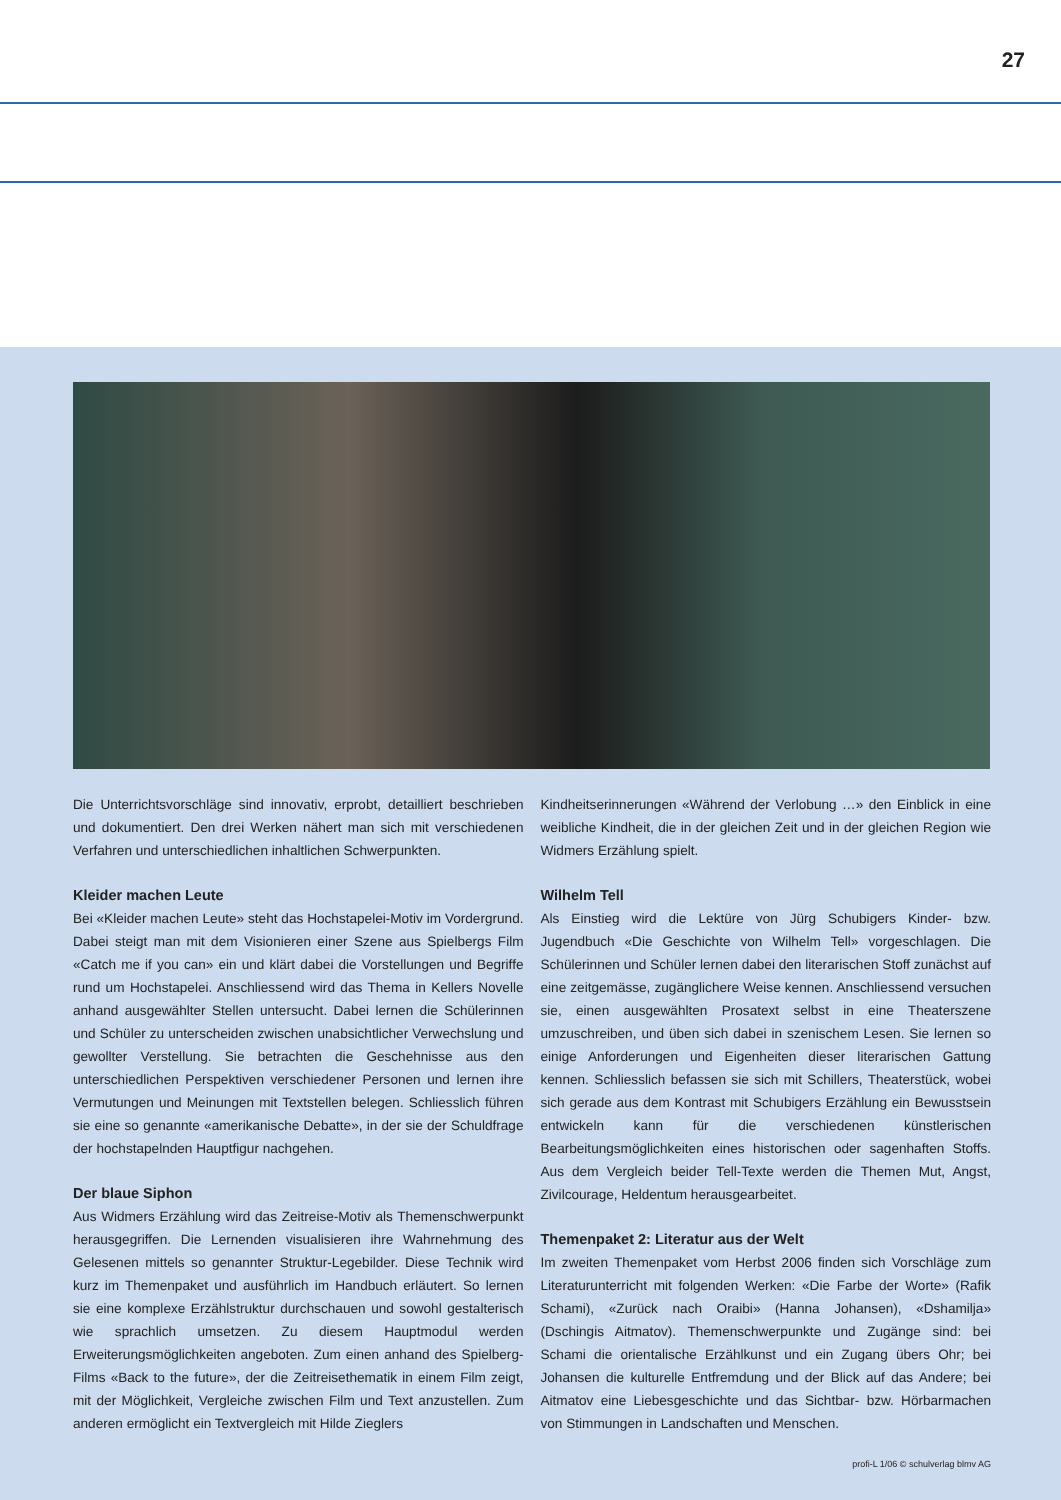27
Die Unterrichtsvorschläge sind innovativ, erprobt, detailliert beschrieben und dokumentiert. Den drei Werken nähert man sich mit verschiedenen Verfahren und unterschiedlichen inhaltlichen Schwerpunkten.
Kleider machen Leute
Bei «Kleider machen Leute» steht das Hochstapelei-Motiv im Vordergrund. Dabei steigt man mit dem Visionieren einer Szene aus Spielbergs Film «Catch me if you can» ein und klärt dabei die Vorstellungen und Begriffe rund um Hochstapelei. Anschliessend wird das Thema in Kellers Novelle anhand ausgewählter Stellen untersucht. Dabei lernen die Schülerinnen und Schüler zu unterscheiden zwischen unabsichtlicher Verwechslung und gewollter Verstellung. Sie betrachten die Geschehnisse aus den unterschiedlichen Perspektiven verschiedener Personen und lernen ihre Vermutungen und Meinungen mit Textstellen belegen. Schliesslich führen sie eine so genannte «amerikanische Debatte», in der sie der Schuldfrage der hochstapelnden Hauptfigur nachgehen.
Der blaue Siphon
Aus Widmers Erzählung wird das Zeitreise-Motiv als Themenschwerpunkt herausgegriffen. Die Lernenden visualisieren ihre Wahrnehmung des Gelesenen mittels so genannter Struktur-Legebilder. Diese Technik wird kurz im Themenpaket und ausführlich im Handbuch erläutert. So lernen sie eine komplexe Erzählstruktur durchschauen und sowohl gestalterisch wie sprachlich umsetzen. Zu diesem Hauptmodul werden Erweiterungsmöglichkeiten angeboten. Zum einen anhand des Spielberg-Films «Back to the future», der die Zeitreisethematik in einem Film zeigt, mit der Möglichkeit, Vergleiche zwischen Film und Text anzustellen. Zum anderen ermöglicht ein Textvergleich mit Hilde Zieglers
Kindheitserinnerungen «Während der Verlobung …» den Einblick in eine weibliche Kindheit, die in der gleichen Zeit und in der gleichen Region wie Widmers Erzählung spielt.
Wilhelm Tell
Als Einstieg wird die Lektüre von Jürg Schubigers Kinder- bzw. Jugendbuch «Die Geschichte von Wilhelm Tell» vorgeschlagen. Die Schülerinnen und Schüler lernen dabei den literarischen Stoff zunächst auf eine zeitgemässe, zugänglichere Weise kennen. Anschliessend versuchen sie, einen ausgewählten Prosatext selbst in eine Theaterszene umzuschreiben, und üben sich dabei in szenischem Lesen. Sie lernen so einige Anforderungen und Eigenheiten dieser literarischen Gattung kennen. Schliesslich befassen sie sich mit Schillers, Theaterstück, wobei sich gerade aus dem Kontrast mit Schubigers Erzählung ein Bewusstsein entwickeln kann für die verschiedenen künstlerischen Bearbeitungsmöglichkeiten eines historischen oder sagenhaften Stoffs. Aus dem Vergleich beider Tell-Texte werden die Themen Mut, Angst, Zivilcourage, Heldentum herausgearbeitet.
Themenpaket 2: Literatur aus der Welt
Im zweiten Themenpaket vom Herbst 2006 finden sich Vorschläge zum Literaturunterricht mit folgenden Werken: «Die Farbe der Worte» (Rafik Schami), «Zurück nach Oraibi» (Hanna Johansen), «Dshamilja» (Dschingis Aitmatov). Themenschwerpunkte und Zugänge sind: bei Schami die orientalische Erzählkunst und ein Zugang übers Ohr; bei Johansen die kulturelle Entfremdung und der Blick auf das Andere; bei Aitmatov eine Liebesgeschichte und das Sichtbar- bzw. Hörbarmachen von Stimmungen in Landschaften und Menschen.
profi-L 1/06 © schulverlag blmv AG